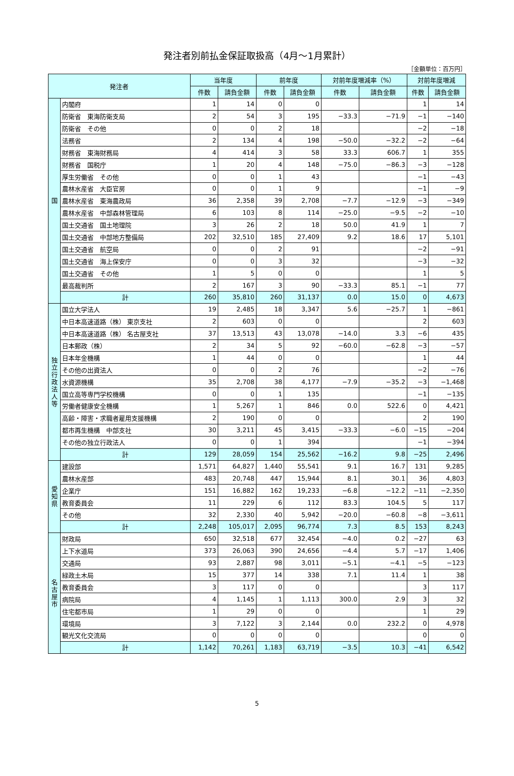発注者別前払金保証取扱高（4月～1月累計）
［金額単位：百万円］
| 発注者 | | 当年度 | | 前年度 | | 対前年度増減率（%） | | 対前年度増減 | |
| --- | --- | --- | --- | --- | --- | --- | --- | --- | --- |
| | | 件数 | 請負金額 | 件数 | 請負金額 | 件数 | 請負金額 | 件数 | 請負金額 |
| 国 | 内閣府 | 1 | 14 | 0 | 0 | | | 1 | 14 |
| | 防衛省 東海防衛支局 | 2 | 54 | 3 | 195 | −33.3 | −71.9 | −1 | −140 |
| | 防衛省 その他 | 0 | 0 | 2 | 18 | | | −2 | −18 |
| | 法務省 | 2 | 134 | 4 | 198 | −50.0 | −32.2 | −2 | −64 |
| | 財務省 東海財務局 | 4 | 414 | 3 | 58 | 33.3 | 606.7 | 1 | 355 |
| | 財務省 国税庁 | 1 | 20 | 4 | 148 | −75.0 | −86.3 | −3 | −128 |
| | 厚生労働省 その他 | 0 | 0 | 1 | 43 | | | −1 | −43 |
| | 農林水産省 大臣官房 | 0 | 0 | 1 | 9 | | | −1 | −9 |
| | 農林水産省 東海農政局 | 36 | 2,358 | 39 | 2,708 | −7.7 | −12.9 | −3 | −349 |
| | 農林水産省 中部森林管理局 | 6 | 103 | 8 | 114 | −25.0 | −9.5 | −2 | −10 |
| | 国土交通省 国土地理院 | 3 | 26 | 2 | 18 | 50.0 | 41.9 | 1 | 7 |
| | 国土交通省 中部地方整備局 | 202 | 32,510 | 185 | 27,409 | 9.2 | 18.6 | 17 | 5,101 |
| | 国土交通省 航空局 | 0 | 0 | 2 | 91 | | | −2 | −91 |
| | 国土交通省 海上保安庁 | 0 | 0 | 3 | 32 | | | −3 | −32 |
| | 国土交通省 その他 | 1 | 5 | 0 | 0 | | | 1 | 5 |
| | 最高裁判所 | 2 | 167 | 3 | 90 | −33.3 | 85.1 | −1 | 77 |
| | 計 | 260 | 35,810 | 260 | 31,137 | 0.0 | 15.0 | 0 | 4,673 |
| 独 立 行 政 法 人 等 | 国立大学法人 | 19 | 2,485 | 18 | 3,347 | 5.6 | −25.7 | 1 | −861 |
| | 中日本高速道路（株） 東京支社 | 2 | 603 | 0 | 0 | | | 2 | 603 |
| | 中日本高速道路（株） 名古屋支社 | 37 | 13,513 | 43 | 13,078 | −14.0 | 3.3 | −6 | 435 |
| | 日本郵政（株） | 2 | 34 | 5 | 92 | −60.0 | −62.8 | −3 | −57 |
| | 日本年金機構 | 1 | 44 | 0 | 0 | | | 1 | 44 |
| | その他の出資法人 | 0 | 0 | 2 | 76 | | | −2 | −76 |
| | 水資源機構 | 35 | 2,708 | 38 | 4,177 | −7.9 | −35.2 | −3 | −1,468 |
| | 国立高等専門学校機構 | 0 | 0 | 1 | 135 | | | −1 | −135 |
| | 労働者健康安全機構 | 1 | 5,267 | 1 | 846 | 0.0 | 522.6 | 0 | 4,421 |
| | 高齢・障害・求職者雇用支援機構 | 2 | 190 | 0 | 0 | | | 2 | 190 |
| | 都市再生機構 中部支社 | 30 | 3,211 | 45 | 3,415 | −33.3 | −6.0 | −15 | −204 |
| | その他の独立行政法人 | 0 | 0 | 1 | 394 | | | −1 | −394 |
| | 計 | 129 | 28,059 | 154 | 25,562 | −16.2 | 9.8 | −25 | 2,496 |
| 愛 知 県 | 建設部 | 1,571 | 64,827 | 1,440 | 55,541 | 9.1 | 16.7 | 131 | 9,285 |
| | 農林水産部 | 483 | 20,748 | 447 | 15,944 | 8.1 | 30.1 | 36 | 4,803 |
| | 企業庁 | 151 | 16,882 | 162 | 19,233 | −6.8 | −12.2 | −11 | −2,350 |
| | 教育委員会 | 11 | 229 | 6 | 112 | 83.3 | 104.5 | 5 | 117 |
| | その他 | 32 | 2,330 | 40 | 5,942 | −20.0 | −60.8 | −8 | −3,611 |
| | 計 | 2,248 | 105,017 | 2,095 | 96,774 | 7.3 | 8.5 | 153 | 8,243 |
| 名 古 屋 市 | 財政局 | 650 | 32,518 | 677 | 32,454 | −4.0 | 0.2 | −27 | 63 |
| | 上下水道局 | 373 | 26,063 | 390 | 24,656 | −4.4 | 5.7 | −17 | 1,406 |
| | 交通局 | 93 | 2,887 | 98 | 3,011 | −5.1 | −4.1 | −5 | −123 |
| | 緑政土木局 | 15 | 377 | 14 | 338 | 7.1 | 11.4 | 1 | 38 |
| | 教育委員会 | 3 | 117 | 0 | 0 | | | 3 | 117 |
| | 病院局 | 4 | 1,145 | 1 | 1,113 | 300.0 | 2.9 | 3 | 32 |
| | 住宅都市局 | 1 | 29 | 0 | 0 | | | 1 | 29 |
| | 環境局 | 3 | 7,122 | 3 | 2,144 | 0.0 | 232.2 | 0 | 4,978 |
| | 観光文化交流局 | 0 | 0 | 0 | 0 | | | 0 | 0 |
| | 計 | 1,142 | 70,261 | 1,183 | 63,719 | −3.5 | 10.3 | −41 | 6,542 |
5